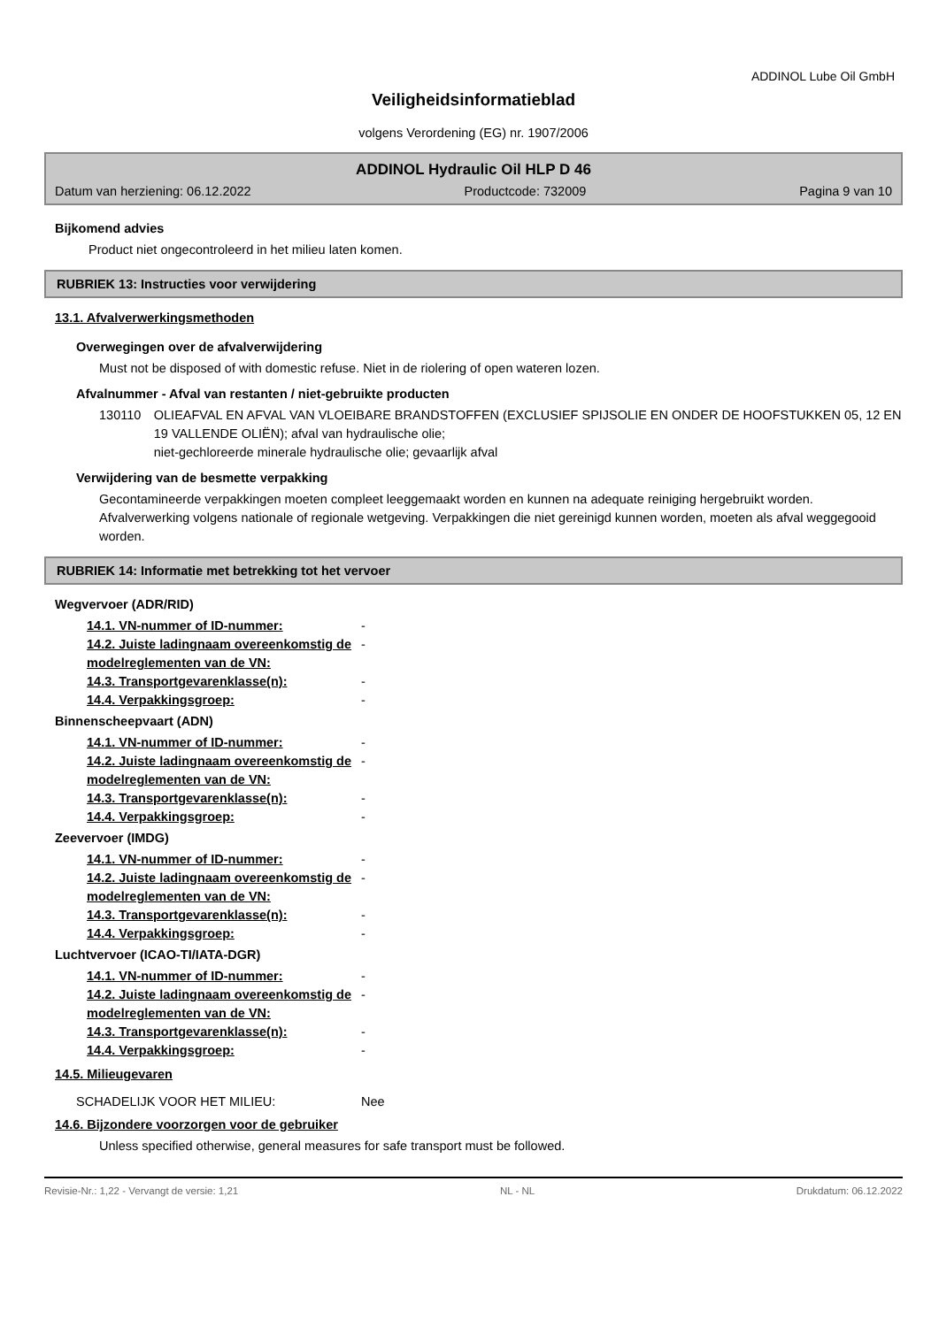ADDINOL Lube Oil GmbH
Veiligheidsinformatieblad
volgens Verordening (EG) nr. 1907/2006
ADDINOL Hydraulic Oil HLP D 46
Datum van herziening: 06.12.2022 Productcode: 732009 Pagina 9 van 10
Bijkomend advies
Product niet ongecontroleerd in het milieu laten komen.
RUBRIEK 13: Instructies voor verwijdering
13.1. Afvalverwerkingsmethoden
Overwegingen over de afvalverwijdering
Must not be disposed of with domestic refuse. Niet in de riolering of open wateren lozen.
Afvalnummer - Afval van restanten / niet-gebruikte producten
130110 OLIEAFVAL EN AFVAL VAN VLOEIBARE BRANDSTOFFEN (EXCLUSIEF SPIJSOLIE EN ONDER DE HOOFSTUKKEN 05, 12 EN 19 VALLENDE OLIËN); afval van hydraulische olie;
niet-gechloreerde minerale hydraulische olie; gevaarlijk afval
Verwijdering van de besmette verpakking
Gecontamineerde verpakkingen moeten compleet leeggemaakt worden en kunnen na adequate reiniging hergebruikt worden. Afvalverwerking volgens nationale of regionale wetgeving. Verpakkingen die niet gereinigd kunnen worden, moeten als afval weggegooid worden.
RUBRIEK 14: Informatie met betrekking tot het vervoer
Wegvervoer (ADR/RID)
14.1. VN-nummer of ID-nummer: -
14.2. Juiste ladingnaam overeenkomstig de modelreglementen van de VN: -
14.3. Transportgevarenklasse(n): -
14.4. Verpakkingsgroep: -
Binnenscheepvaart (ADN)
14.1. VN-nummer of ID-nummer: -
14.2. Juiste ladingnaam overeenkomstig de modelreglementen van de VN: -
14.3. Transportgevarenklasse(n): -
14.4. Verpakkingsgroep: -
Zeevervoer (IMDG)
14.1. VN-nummer of ID-nummer: -
14.2. Juiste ladingnaam overeenkomstig de modelreglementen van de VN: -
14.3. Transportgevarenklasse(n): -
14.4. Verpakkingsgroep: -
Luchtvervoer (ICAO-TI/IATA-DGR)
14.1. VN-nummer of ID-nummer: -
14.2. Juiste ladingnaam overeenkomstig de modelreglementen van de VN: -
14.3. Transportgevarenklasse(n): -
14.4. Verpakkingsgroep: -
14.5. Milieugevaren
SCHADELIJK VOOR HET MILIEU: Nee
14.6. Bijzondere voorzorgen voor de gebruiker
Unless specified otherwise, general measures for safe transport must be followed.
Revisie-Nr.: 1,22 - Vervangt de versie: 1,21 NL - NL Drukdatum: 06.12.2022